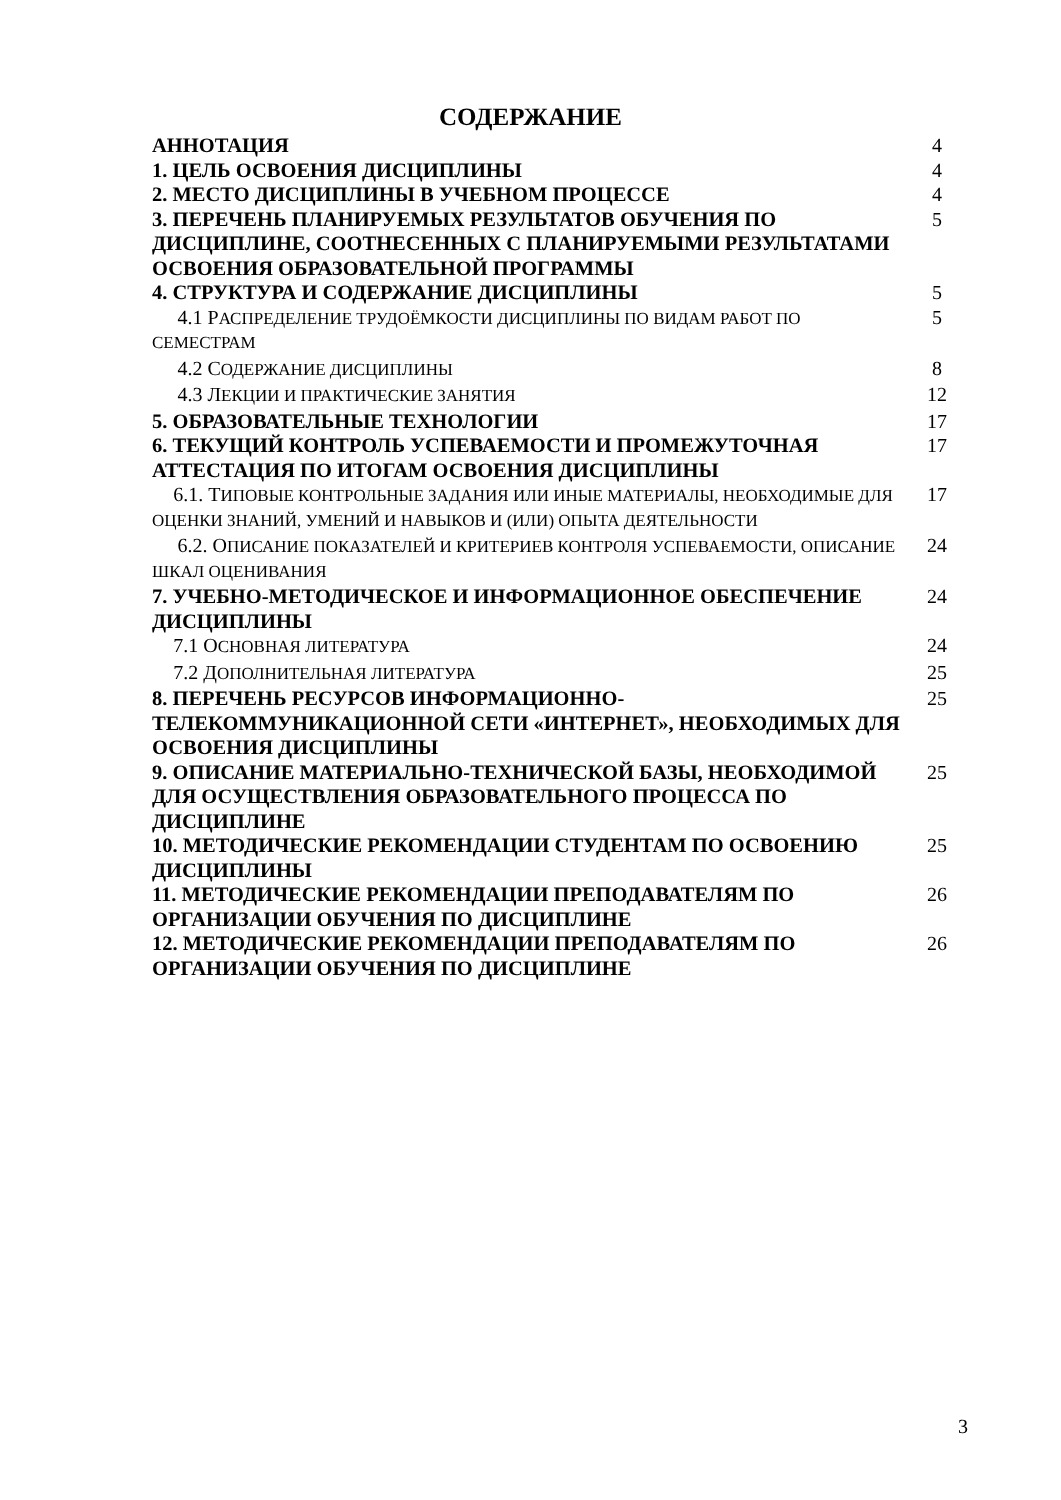СОДЕРЖАНИЕ
| АННОТАЦИЯ | 4 |
| 1. ЦЕЛЬ ОСВОЕНИЯ ДИСЦИПЛИНЫ | 4 |
| 2. МЕСТО ДИСЦИПЛИНЫ В УЧЕБНОМ ПРОЦЕССЕ | 4 |
| 3. ПЕРЕЧЕНЬ ПЛАНИРУЕМЫХ РЕЗУЛЬТАТОВ ОБУЧЕНИЯ ПО ДИСЦИПЛИНЕ, СООТНЕСЕННЫХ С ПЛАНИРУЕМЫМИ РЕЗУЛЬТАТАМИ ОСВОЕНИЯ ОБРАЗОВАТЕЛЬНОЙ ПРОГРАММЫ | 5 |
| 4. СТРУКТУРА И СОДЕРЖАНИЕ ДИСЦИПЛИНЫ | 5 |
| 4.1 Р АСПРЕДЕЛЕНИЕ ТРУДОЁМКОСТИ ДИСЦИПЛИНЫ ПО ВИДАМ РАБОТ ПО СЕМЕСТРАМ | 5 |
| 4.2 С ОДЕРЖАНИЕ ДИСЦИПЛИНЫ | 8 |
| 4.3 Л ЕКЦИИ И ПРАКТИЧЕСКИЕ ЗАНЯТИЯ | 12 |
| 5. ОБРАЗОВАТЕЛЬНЫЕ ТЕХНОЛОГИИ | 17 |
| 6. ТЕКУЩИЙ КОНТРОЛЬ УСПЕВАЕМОСТИ И ПРОМЕЖУТОЧНАЯ АТТЕСТАЦИЯ ПО ИТОГАМ ОСВОЕНИЯ ДИСЦИПЛИНЫ | 17 |
| 6.1. Т ИПОВЫЕ КОНТРОЛЬНЫЕ ЗАДАНИЯ ИЛИ ИНЫЕ МАТЕРИАЛЫ, НЕОБХОДИМЫЕ ДЛЯ ОЦЕНКИ ЗНАНИЙ, УМЕНИЙ И НАВЫКОВ И (ИЛИ) ОПЫТА ДЕЯТЕЛЬНОСТИ | 17 |
| 6.2. О ПИСАНИЕ ПОКАЗАТЕЛЕЙ И КРИТЕРИЕВ КОНТРОЛЯ УСПЕВАЕМОСТИ, ОПИСАНИЕ ШКАЛ ОЦЕНИВАНИЯ | 24 |
| 7. УЧЕБНО-МЕТОДИЧЕСКОЕ И ИНФОРМАЦИОННОЕ ОБЕСПЕЧЕНИЕ ДИСЦИПЛИНЫ | 24 |
| 7.1 О СНОВНАЯ ЛИТЕРАТУРА | 24 |
| 7.2 Д ОПОЛНИТЕЛЬНАЯ ЛИТЕРАТУРА | 25 |
| 8. ПЕРЕЧЕНЬ РЕСУРСОВ ИНФОРМАЦИОННО-ТЕЛЕКОММУНИКАЦИОННОЙ СЕТИ «ИНТЕРНЕТ», НЕОБХОДИМЫХ ДЛЯ ОСВОЕНИЯ ДИСЦИПЛИНЫ | 25 |
| 9. ОПИСАНИЕ МАТЕРИАЛЬНО-ТЕХНИЧЕСКОЙ БАЗЫ, НЕОБХОДИМОЙ ДЛЯ ОСУЩЕСТВЛЕНИЯ ОБРАЗОВАТЕЛЬНОГО ПРОЦЕССА ПО ДИСЦИПЛИНЕ | 25 |
| 10. МЕТОДИЧЕСКИЕ РЕКОМЕНДАЦИИ СТУДЕНТАМ ПО ОСВОЕНИЮ ДИСЦИПЛИНЫ | 25 |
| 11. МЕТОДИЧЕСКИЕ РЕКОМЕНДАЦИИ ПРЕПОДАВАТЕЛЯМ ПО ОРГАНИЗАЦИИ ОБУЧЕНИЯ ПО ДИСЦИПЛИНЕ | 26 |
| 12. МЕТОДИЧЕСКИЕ РЕКОМЕНДАЦИИ ПРЕПОДАВАТЕЛЯМ ПО ОРГАНИЗАЦИИ ОБУЧЕНИЯ ПО ДИСЦИПЛИНЕ | 26 |
3